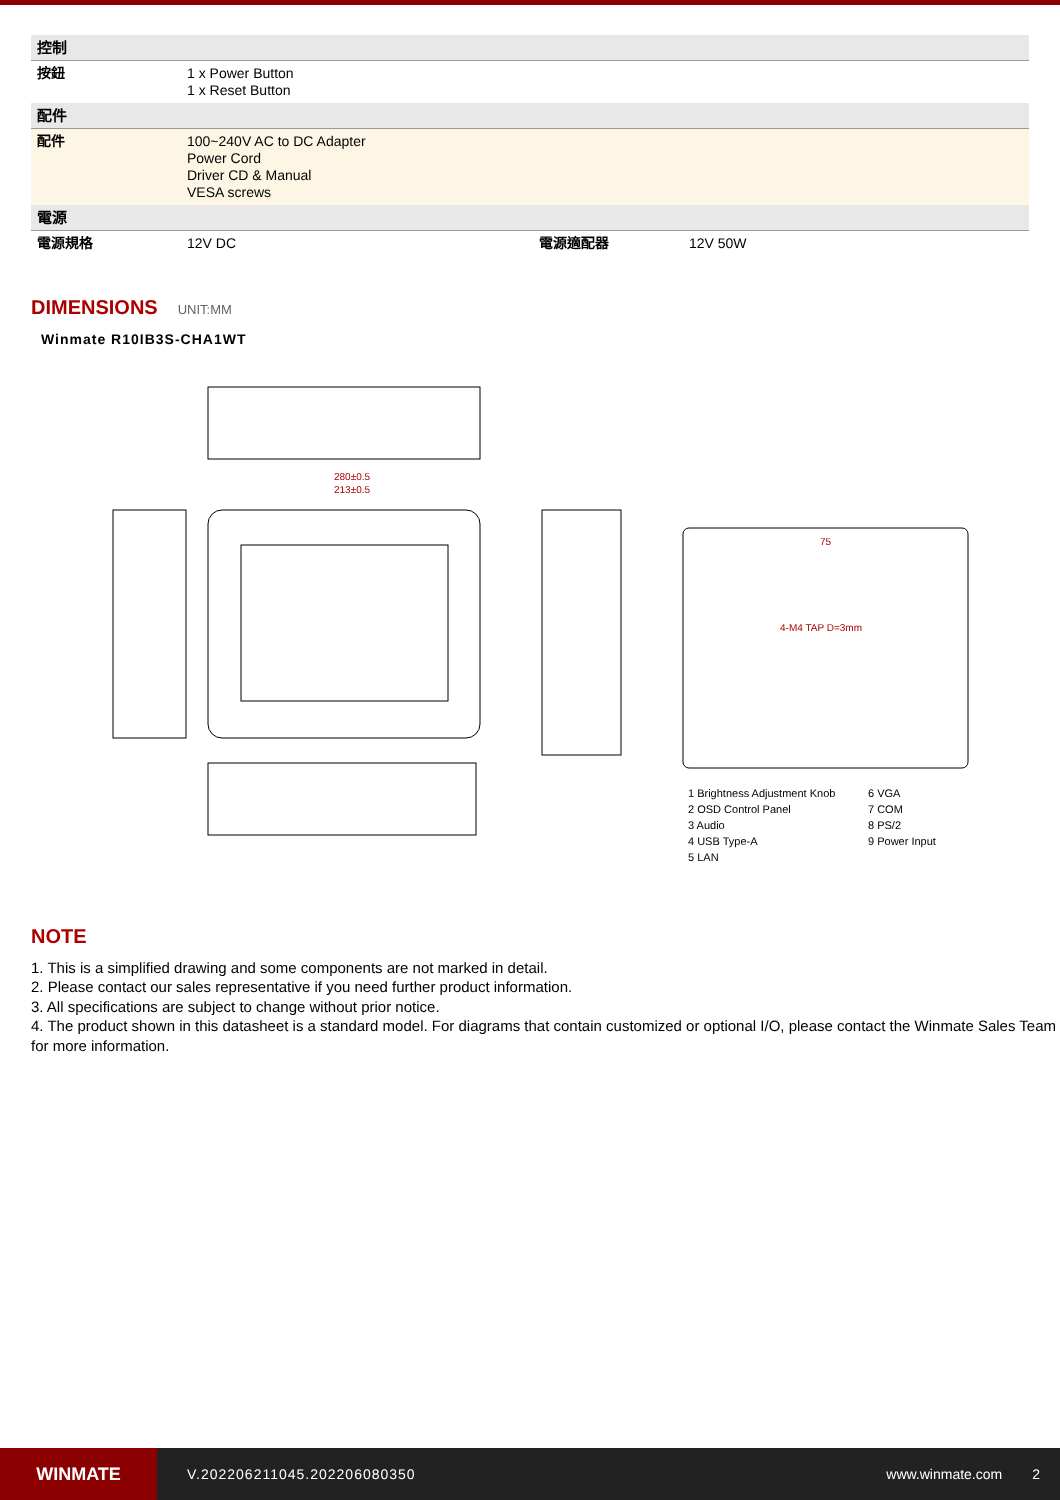| 控制 | | | |
| 按鈕 | 1 x Power Button 1 x Reset Button | | |
| 配件 | | | |
| 配件 | 100~240V AC to DC Adapter Power Cord Driver CD & Manual VESA screws | | |
| 電源 | | | |
| 電源規格 | 12V DC | 電源適配器 | 12V 50W |
DIMENSIONS
UNIT:MM
Winmate R10IB3S-CHA1WT
280±0.5
213±0.5
4-M4 TAP D=3mm
75
1 Brightness Adjustment Knob 6 VGA 2 OSD Control Panel 7 COM 3 Audio 8 PS/2 4 USB Type-A 9 Power Input 5 LAN
NOTE
1. This is a simplified drawing and some components are not marked in detail.
2. Please contact our sales representative if you need further product information.
3. All specifications are subject to change without prior notice.
4. The product shown in this datasheet is a standard model. For diagrams that contain customized or optional I/O, please contact the Winmate Sales Team for more information.
WINMATE
V.202206211045.202206080350 www.winmate.com 2